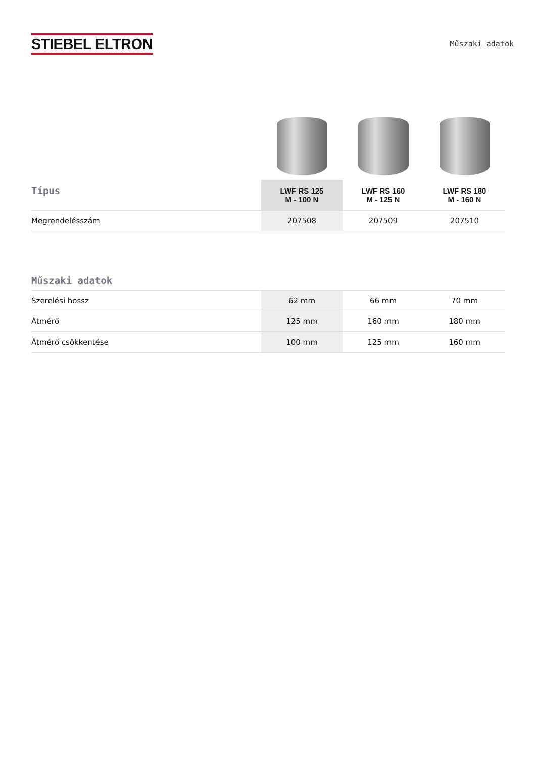STIEBEL ELTRON
Műszaki adatok
| Típus | LWF RS 125 M - 100 N | LWF RS 160 M - 125 N | LWF RS 180 M - 160 N |
| --- | --- | --- | --- |
| Megrendelésszám | 207508 | 207509 | 207510 |
| Műszaki adatok | | | |
| --- | --- | --- | --- |
| Szerelési hossz | 62 mm | 66 mm | 70 mm |
| Átmérő | 125 mm | 160 mm | 180 mm |
| Átmérő csökkentése | 100 mm | 125 mm | 160 mm |